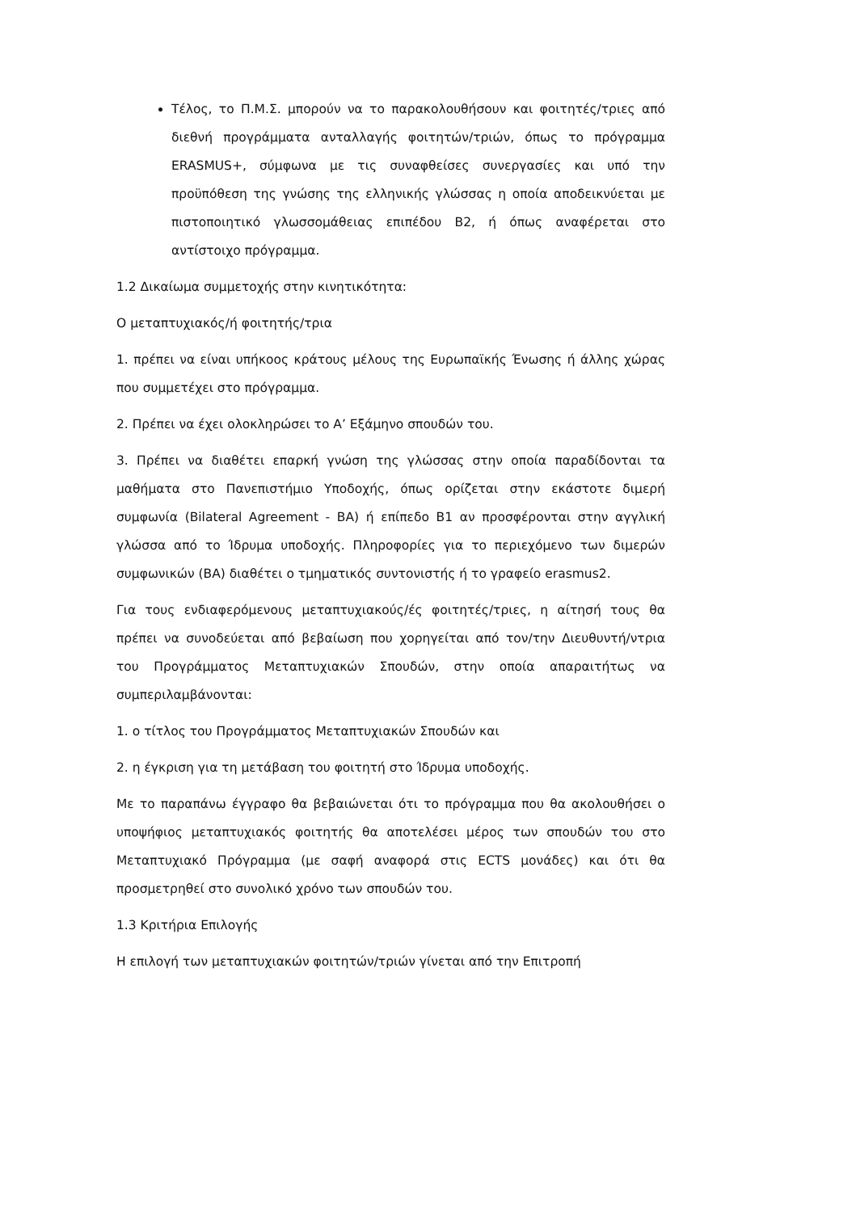Τέλος, το Π.Μ.Σ. μπορούν να το παρακολουθήσουν και φοιτητές/τριες από διεθνή προγράμματα ανταλλαγής φοιτητών/τριών, όπως το πρόγραμμα ERASMUS+, σύμφωνα με τις συναφθείσες συνεργασίες και υπό την προϋπόθεση της γνώσης της ελληνικής γλώσσας η οποία αποδεικνύεται με πιστοποιητικό γλωσσομάθειας επιπέδου Β2, ή όπως αναφέρεται στο αντίστοιχο πρόγραμμα.
1.2 Δικαίωμα συμμετοχής στην κινητικότητα:
Ο μεταπτυχιακός/ή φοιτητής/τρια
1. πρέπει να είναι υπήκοος κράτους μέλους της Ευρωπαϊκής Ένωσης ή άλλης χώρας που συμμετέχει στο πρόγραμμα.
2. Πρέπει να έχει ολοκληρώσει το Α’ Εξάμηνο σπουδών του.
3. Πρέπει να διαθέτει επαρκή γνώση της γλώσσας στην οποία παραδίδονται τα μαθήματα στο Πανεπιστήμιο Υποδοχής, όπως ορίζεται στην εκάστοτε διμερή συμφωνία (Bilateral Agreement - BA) ή επίπεδο Β1 αν προσφέρονται στην αγγλική γλώσσα από το Ίδρυμα υποδοχής. Πληροφορίες για το περιεχόμενο των διμερών συμφωνικών (ΒΑ) διαθέτει ο τμηματικός συντονιστής ή το γραφείο erasmus2.
Για τους ενδιαφερόμενους μεταπτυχιακούς/ές φοιτητές/τριες, η αίτησή τους θα πρέπει να συνοδεύεται από βεβαίωση που χορηγείται από τον/την Διευθυντή/ντρια του Προγράμματος Μεταπτυχιακών Σπουδών, στην οποία απαραιτήτως να συμπεριλαμβάνονται:
1. ο τίτλος του Προγράμματος Μεταπτυχιακών Σπουδών και
2. η έγκριση για τη μετάβαση του φοιτητή στο Ίδρυμα υποδοχής.
Με το παραπάνω έγγραφο θα βεβαιώνεται ότι το πρόγραμμα που θα ακολουθήσει ο υποψήφιος μεταπτυχιακός φοιτητής θα αποτελέσει μέρος των σπουδών του στο Μεταπτυχιακό Πρόγραμμα (με σαφή αναφορά στις ECTS μονάδες) και ότι θα προσμετρηθεί στο συνολικό χρόνο των σπουδών του.
1.3 Κριτήρια Επιλογής
Η επιλογή των μεταπτυχιακών φοιτητών/τριών γίνεται από την Επιτροπή